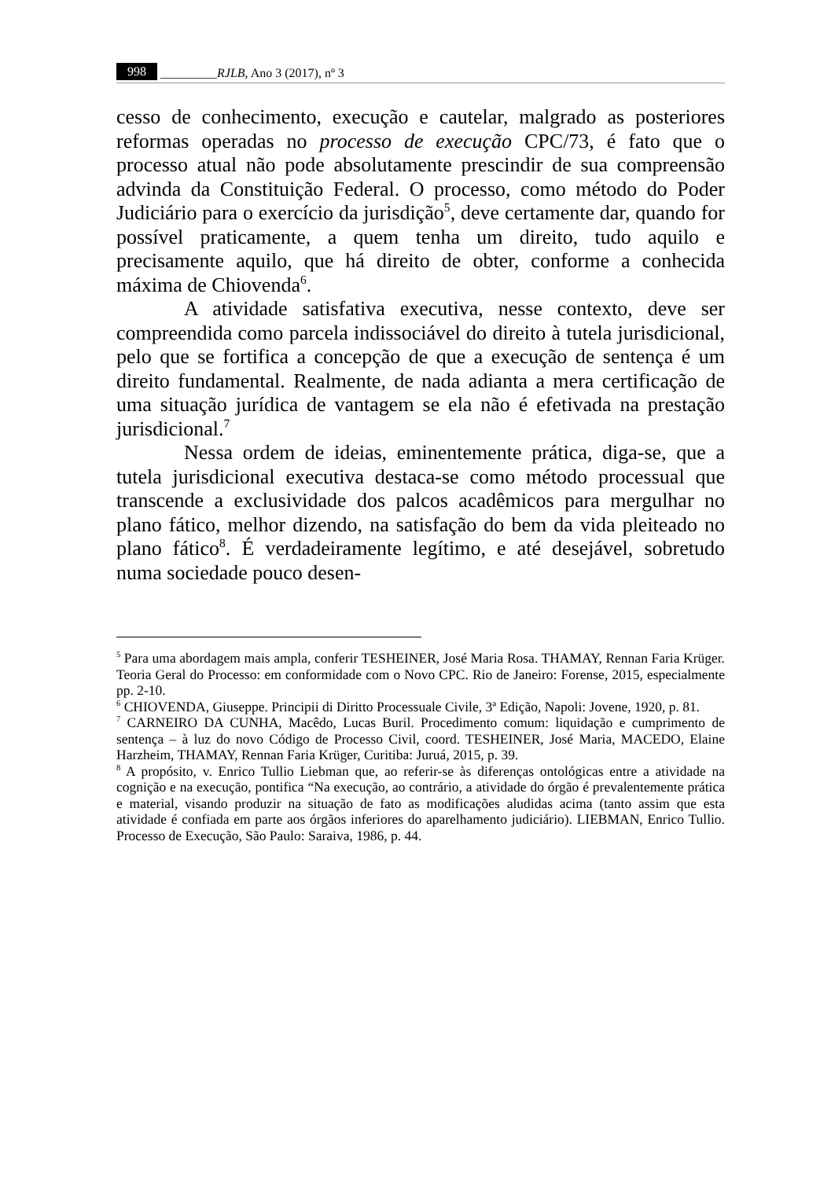998 _________RJLB, Ano 3 (2017), nº 3
cesso de conhecimento, execução e cautelar, malgrado as posteriores reformas operadas no processo de execução CPC/73, é fato que o processo atual não pode absolutamente prescindir de sua compreensão advinda da Constituição Federal. O processo, como método do Poder Judiciário para o exercício da jurisdição<sup>5</sup>, deve certamente dar, quando for possível praticamente, a quem tenha um direito, tudo aquilo e precisamente aquilo, que há direito de obter, conforme a conhecida máxima de Chiovenda<sup>6</sup>.
A atividade satisfativa executiva, nesse contexto, deve ser compreendida como parcela indissociável do direito à tutela jurisdicional, pelo que se fortifica a concepção de que a execução de sentença é um direito fundamental. Realmente, de nada adianta a mera certificação de uma situação jurídica de vantagem se ela não é efetivada na prestação jurisdicional.<sup>7</sup>
Nessa ordem de ideias, eminentemente prática, diga-se, que a tutela jurisdicional executiva destaca-se como método processual que transcende a exclusividade dos palcos acadêmicos para mergulhar no plano fático, melhor dizendo, na satisfação do bem da vida pleiteado no plano fático<sup>8</sup>. É verdadeiramente legítimo, e até desejável, sobretudo numa sociedade pouco desen-
<sup>5</sup> Para uma abordagem mais ampla, conferir TESHEINER, José Maria Rosa. THAMAY, Rennan Faria Krüger. Teoria Geral do Processo: em conformidade com o Novo CPC. Rio de Janeiro: Forense, 2015, especialmente pp. 2-10.
<sup>6</sup> CHIOVENDA, Giuseppe. Principii di Diritto Processuale Civile, 3ª Edição, Napoli: Jovene, 1920, p. 81.
<sup>7</sup> CARNEIRO DA CUNHA, Macêdo, Lucas Buril. Procedimento comum: liquidação e cumprimento de sentença – à luz do novo Código de Processo Civil, coord. TESHEINER, José Maria, MACEDO, Elaine Harzheim, THAMAY, Rennan Faria Krüger, Curitiba: Juruá, 2015, p. 39.
<sup>8</sup> A propósito, v. Enrico Tullio Liebman que, ao referir-se às diferenças ontológicas entre a atividade na cognição e na execução, pontifica “Na execução, ao contrário, a atividade do órgão é prevalentemente prática e material, visando produzir na situação de fato as modificações aludidas acima (tanto assim que esta atividade é confiada em parte aos órgãos inferiores do aparelhamento judiciário). LIEBMAN, Enrico Tullio. Processo de Execução, São Paulo: Saraiva, 1986, p. 44.